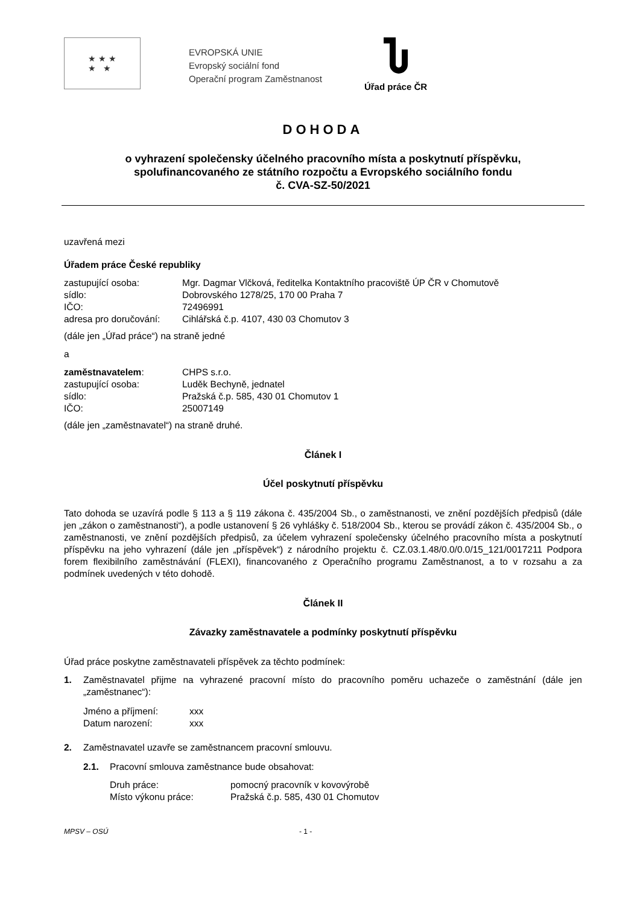★ ★ ★
★ ★
EVROPSKÁ UNIE
Evropský sociální fond
Operační program Zaměstnanost
Úřad práce ČR
DOHODA
o vyhrazení společensky účelného pracovního místa a poskytnutí příspěvku,
spolufinancovaného ze státního rozpočtu a Evropského sociálního fondu
č. CVA-SZ-50/2021
uzavřená mezi
Úřadem práce České republiky
zastupující osoba: Mgr. Dagmar Vlčková, ředitelka Kontaktního pracoviště ÚP ČR v Chomutově sídlo: Dobrovského 1278/25, 170 00 Praha 7 IČO: 72496991 adresa pro doručování: Cihlářská č.p. 4107, 430 03 Chomutov 3
(dále jen „Úřad práce“) na straně jedné
a
zaměstnavatelem: CHPS s.r.o. zastupující osoba: Luděk Bechyně, jednatel sídlo: Pražská č.p. 585, 430 01 Chomutov 1 IČO: 25007149
(dále jen „zaměstnavatel“) na straně druhé.
Článek I
Účel poskytnutí příspěvku
Tato dohoda se uzavírá podle § 113 a § 119 zákona č. 435/2004 Sb., o zaměstnanosti, ve znění pozdějších předpisů (dále jen „zákon o zaměstnanosti“), a podle ustanovení § 26 vyhlášky č. 518/2004 Sb., kterou se provádí zákon č. 435/2004 Sb., o zaměstnanosti, ve znění pozdějších předpisů, za účelem vyhrazení společensky účelného pracovního místa a poskytnutí příspěvku na jeho vyhrazení (dále jen „příspěvek“) z národního projektu č. CZ.03.1.48/0.0/0.0/15_121/0017211 Podpora forem flexibilního zaměstnávání (FLEXI), financovaného z Operačního programu Zaměstnanost, a to v rozsahu a za podmínek uvedených v této dohodě.
Článek II
Závazky zaměstnavatele a podmínky poskytnutí příspěvku
Úřad práce poskytne zaměstnavateli příspěvek za těchto podmínek:
1. Zaměstnavatel přijme na vyhrazené pracovní místo do pracovního poměru uchazeče o zaměstnání (dále jen „zaměstnanec“):
Jméno a příjmení: xxx Datum narození: xxx
2. Zaměstnavatel uzavře se zaměstnancem pracovní smlouvu.
2.1. Pracovní smlouva zaměstnance bude obsahovat:
Druh práce: pomocný pracovník v kovovýrobě Místo výkonu práce: Pražská č.p. 585, 430 01 Chomutov
MPSV – OSÚ - 1 -